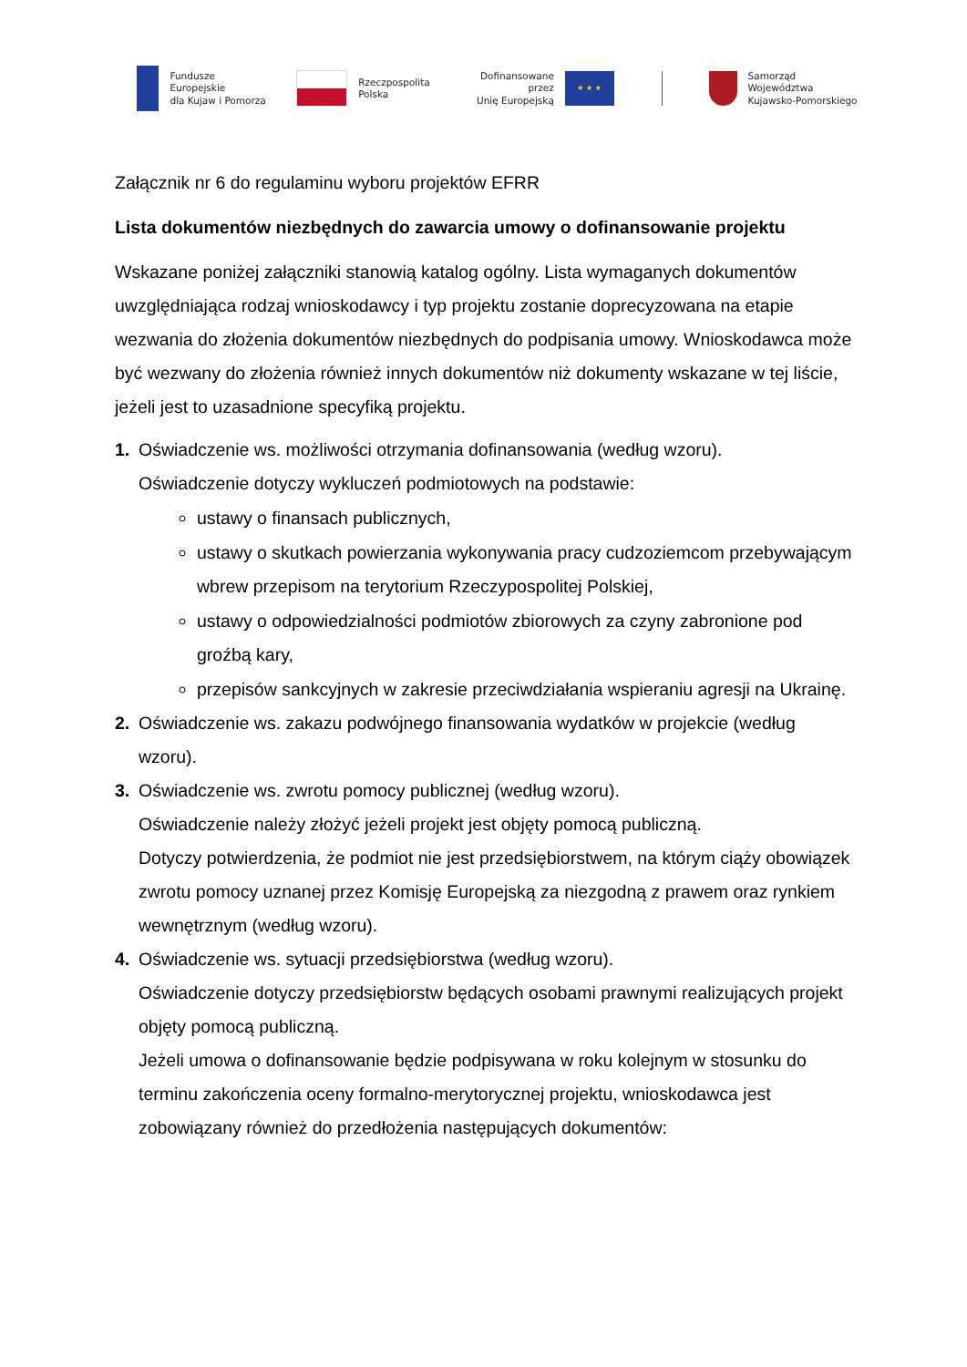Fundusze Europejskie
dla Kujaw i Pomorza
Rzeczpospolita
Polska
Dofinansowane przez
Unię Europejską
★ ★ ★
Samorząd Województwa
Kujawsko-Pomorskiego
Załącznik nr 6 do regulaminu wyboru projektów EFRR
Lista dokumentów niezbędnych do zawarcia umowy o dofinansowanie projektu
Wskazane poniżej załączniki stanowią katalog ogólny. Lista wymaganych dokumentów uwzględniająca rodzaj wnioskodawcy i typ projektu zostanie doprecyzowana na etapie wezwania do złożenia dokumentów niezbędnych do podpisania umowy. Wnioskodawca może być wezwany do złożenia również innych dokumentów niż dokumenty wskazane w tej liście, jeżeli jest to uzasadnione specyfiką projektu.
1. Oświadczenie ws. możliwości otrzymania dofinansowania (według wzoru).
Oświadczenie dotyczy wykluczeń podmiotowych na podstawie:
ustawy o finansach publicznych,
ustawy o skutkach powierzania wykonywania pracy cudzoziemcom przebywającym wbrew przepisom na terytorium Rzeczypospolitej Polskiej,
ustawy o odpowiedzialności podmiotów zbiorowych za czyny zabronione pod groźbą kary,
przepisów sankcyjnych w zakresie przeciwdziałania wspieraniu agresji na Ukrainę.
2. Oświadczenie ws. zakazu podwójnego finansowania wydatków w projekcie (według wzoru).
3. Oświadczenie ws. zwrotu pomocy publicznej (według wzoru).
Oświadczenie należy złożyć jeżeli projekt jest objęty pomocą publiczną.
Dotyczy potwierdzenia, że podmiot nie jest przedsiębiorstwem, na którym ciąży obowiązek zwrotu pomocy uznanej przez Komisję Europejską za niezgodną z prawem oraz rynkiem wewnętrznym (według wzoru).
4. Oświadczenie ws. sytuacji przedsiębiorstwa (według wzoru).
Oświadczenie dotyczy przedsiębiorstw będących osobami prawnymi realizujących projekt objęty pomocą publiczną.
Jeżeli umowa o dofinansowanie będzie podpisywana w roku kolejnym w stosunku do terminu zakończenia oceny formalno-merytorycznej projektu, wnioskodawca jest zobowiązany również do przedłożenia następujących dokumentów: